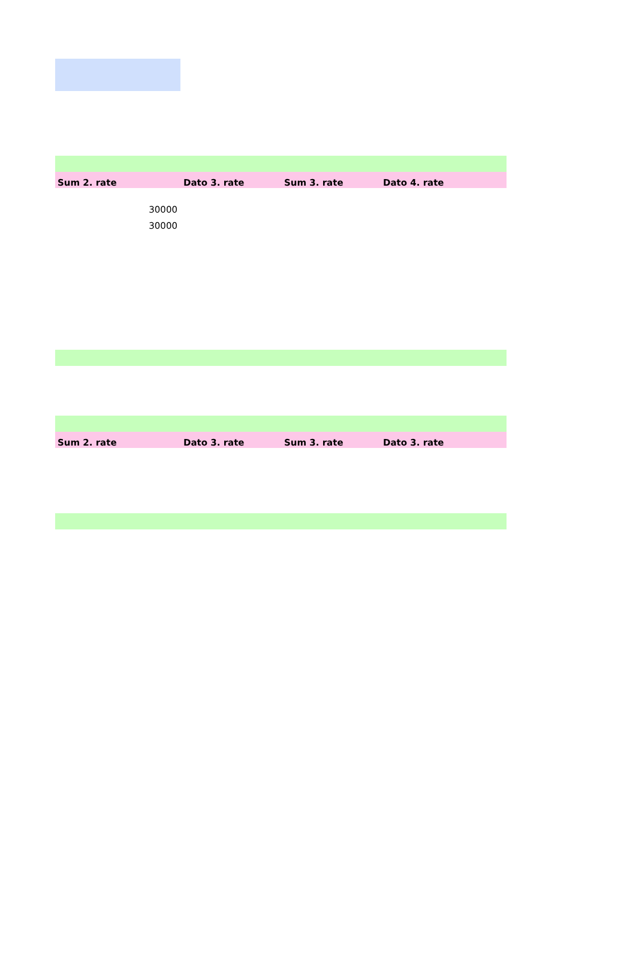| Sum 2. rate | Dato 3. rate | Sum 3. rate | Dato 4. rate |
| --- | --- | --- | --- |
| 30000 | | | |
| 30000 | | | |
| Sum 2. rate | Dato 3. rate | Sum 3. rate | Dato 3. rate |
| --- | --- | --- | --- |